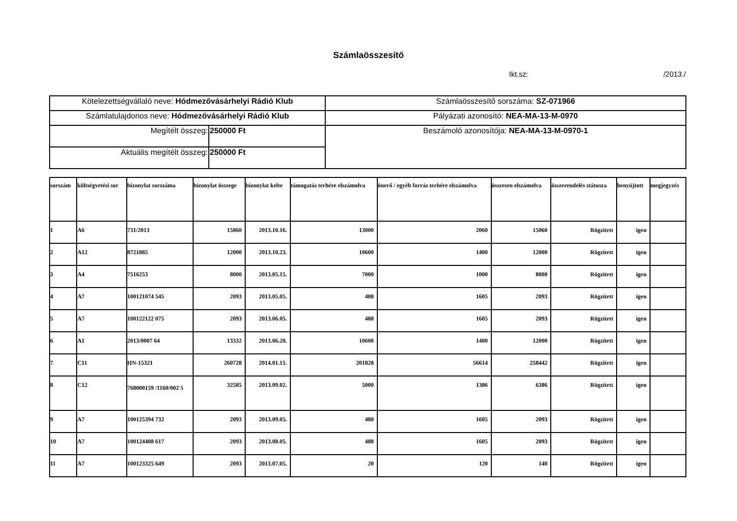Számlaösszesítő
Ikt.sz: /2013./
| Kötelezettségvállaló neve: Hódmezővásárhelyi Rádió Klub | | Számlaösszesítő sorszáma: SZ-071966 |
| Számlatulajdonos neve: Hódmezővásárhelyi Rádió Klub | | Pályázati azonosító: NEA-MA-13-M-0970 |
| Megítélt összeg: | 250000 Ft | Beszámoló azonosítója: NEA-MA-13-M-0970-1 |
| Aktuális megítélt összeg: | 250000 Ft | |
| sorszám | költségvetési sor | bizonylat sorszáma | bizonylat összege | bizonylat kelte | támogatás terhére elszámolva | önerő / egyéb forrás terhére elszámolva | összesen elszámolva | összerendelés státusza | benyújtott | megjegyzés |
| --- | --- | --- | --- | --- | --- | --- | --- | --- | --- | --- |
| 1 | A6 | 731/2013 | 15860 | 2013.10.16. | 13000 | 2060 | 15060 | Rögzített | igen | |
| 2 | A12 | 8721885 | 12000 | 2013.10.23. | 10600 | 1400 | 12000 | Rögzített | igen | |
| 3 | A4 | 7516253 | 8000 | 2013.05.15. | 7000 | 1000 | 8000 | Rögzített | igen | |
| 4 | A7 | 100121074 545 | 2093 | 2013.05.05. | 488 | 1605 | 2093 | Rögzített | igen | |
| 5 | A7 | 100122122 075 | 2093 | 2013.06.05. | 488 | 1605 | 2093 | Rögzített | igen | |
| 6 | A1 | 2013/0007 64 | 13332 | 2013.06.20. | 10600 | 1400 | 12000 | Rögzített | igen | |
| 7 | C11 | HN-15321 | 260728 | 2014.01.15. | 201828 | 56614 | 258442 | Rögzített | igen | |
| 8 | C12 | 768000159 /1160/002 5 | 32585 | 2013.09.02. | 5000 | 1386 | 6386 | Rögzített | igen | |
| 9 | A7 | 100125394 732 | 2093 | 2013.09.05. | 488 | 1605 | 2093 | Rögzített | igen | |
| 10 | A7 | 100124408 617 | 2093 | 2013.08.05. | 488 | 1605 | 2093 | Rögzített | igen | |
| 11 | A7 | 100123325 649 | 2093 | 2013.07.05. | 20 | 120 | 140 | Rögzített | igen | |